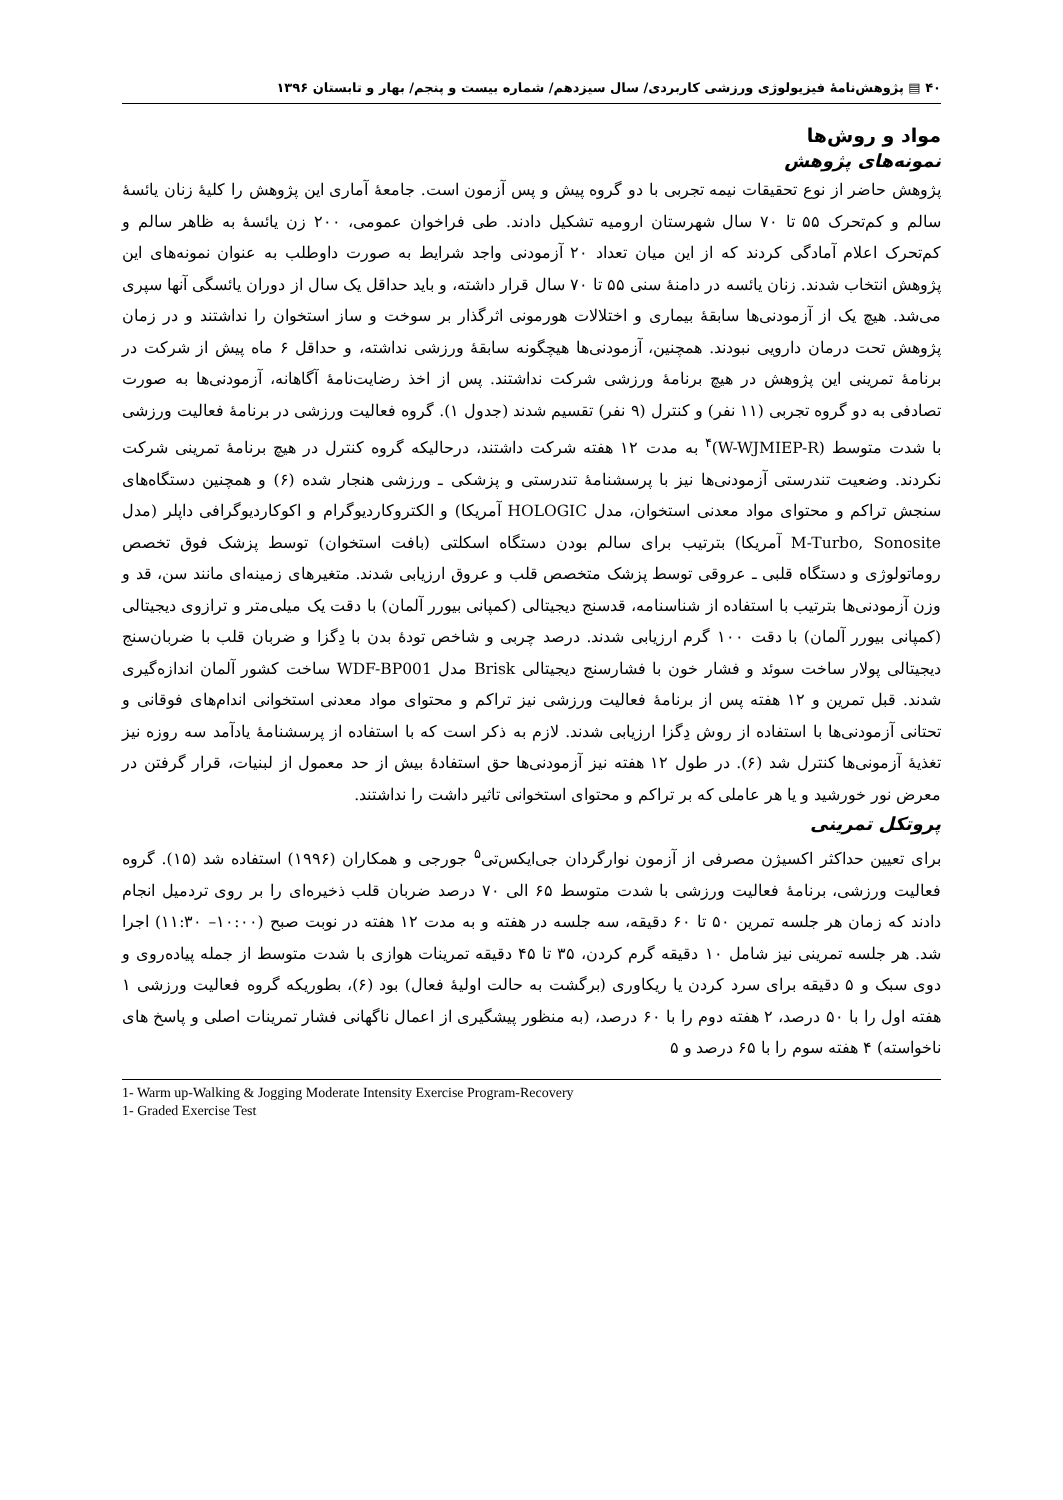۴۰ ▤ پژوهش‌نامهٔ فیزیولوژی ورزشی کاربردی/ سال سیزدهم/ شماره بیست و پنجم/ بهار و تابستان ۱۳۹۶
مواد و روش‌ها
نمونه‌های پژوهش
پژوهش حاضر از نوع تحقیقات نیمه تجربی با دو گروه پیش و پس آزمون است. جامعهٔ آماری این پژوهش را کلیهٔ زنان یائسهٔ سالم و کم‌تحرک ۵۵ تا ۷۰ سال شهرستان ارومیه تشکیل دادند. طی فراخوان عمومی، ۲۰۰ زن یائسهٔ به ظاهر سالم و کم‌تحرک اعلام آمادگی کردند که از این میان تعداد ۲۰ آزمودنی واجد شرایط به صورت داوطلب به عنوان نمونه‌های این پژوهش انتخاب شدند. زنان یائسه در دامنهٔ سنی ۵۵ تا ۷۰ سال قرار داشته، و باید حداقل یک سال از دوران یائسگی آنها سپری می‌شد. هیچ یک از آزمودنی‌ها سابقهٔ بیماری و اختلالات هورمونی اثرگذار بر سوخت و ساز استخوان را نداشتند و در زمان پژوهش تحت درمان دارویی نبودند. همچنین، آزمودنی‌ها هیچگونه سابقهٔ ورزشی نداشته، و حداقل ۶ ماه پیش از شرکت در برنامهٔ تمرینی این پژوهش در هیچ برنامهٔ ورزشی شرکت نداشتند. پس از اخذ رضایت‌نامهٔ آگاهانه، آزمودنی‌ها به صورت تصادفی به دو گروه تجربی (۱۱ نفر) و کنترل (۹ نفر) تقسیم شدند (جدول ۱). گروه فعالیت ورزشی در برنامهٔ فعالیت ورزشی با شدت متوسط (W-WJMIEP-R)<sup>۴</sup> به مدت ۱۲ هفته شرکت داشتند، درحالیکه گروه کنترل در هیچ برنامهٔ تمرینی شرکت نکردند. وضعیت تندرستی آزمودنی‌ها نیز با پرسشنامهٔ تندرستی و پزشکی ـ ورزشی هنجار شده (۶) و همچنین دستگاه‌های سنجش تراکم و محتوای مواد معدنی استخوان، مدل HOLOGIC آمریکا) و الکتروکاردیوگرام و اکوکاردیوگرافی داپلر (مدل M-Turbo, Sonosite آمریکا) بترتیب برای سالم بودن دستگاه اسکلتی (بافت استخوان) توسط پزشک فوق تخصص روماتولوژی و دستگاه قلبی ـ عروقی توسط پزشک متخصص قلب و عروق ارزیابی شدند. متغیرهای زمینه‌ای مانند سن، قد و وزن آزمودنی‌ها بترتیب با استفاده از شناسنامه، قدسنج دیجیتالی (کمپانی بیورر آلمان) با دقت یک میلی‌متر و ترازوی دیجیتالی (کمپانی بیورر آلمان) با دقت ۱۰۰ گرم ارزیابی شدند. درصد چربی و شاخص تودهٔ بدن با دِگزا و ضربان قلب با ضربان‌سنج دیجیتالی پولار ساخت سوئد و فشار خون با فشارسنج دیجیتالی Brisk مدل WDF-BP001 ساخت کشور آلمان اندازه‌گیری شدند. قبل تمرین و ۱۲ هفته پس از برنامهٔ فعالیت ورزشی نیز تراکم و محتوای مواد معدنی استخوانی اندام‌های فوقانی و تحتانی آزمودنی‌ها با استفاده از روش دِگزا ارزیابی شدند. لازم به ذکر است که با استفاده از پرسشنامهٔ یادآمد سه روزه نیز تغذیهٔ آزمونی‌ها کنترل شد (۶). در طول ۱۲ هفته نیز آزمودنی‌ها حق استفادهٔ بیش از حد معمول از لبنیات، قرار گرفتن در معرض نور خورشید و یا هر عاملی که بر تراکم و محتوای استخوانی تاثیر داشت را نداشتند.
پروتکل تمرینی
برای تعیین حداکثر اکسیژن مصرفی از آزمون نوارگردان جی‌ایکس‌تی<sup>۵</sup> جورجی و همکاران (۱۹۹۶) استفاده شد (۱۵). گروه فعالیت ورزشی، برنامهٔ فعالیت ورزشی با شدت متوسط ۶۵ الی ۷۰ درصد ضربان قلب ذخیره‌ای را بر روی تردمیل انجام دادند که زمان هر جلسه تمرین ۵۰ تا ۶۰ دقیقه، سه جلسه در هفته و به مدت ۱۲ هفته در نوبت صبح (۱۰:۰۰– ۱۱:۳۰) اجرا شد. هر جلسه تمرینی نیز شامل ۱۰ دقیقه گرم کردن، ۳۵ تا ۴۵ دقیقه تمرینات هوازی با شدت متوسط از جمله پیاده‌روی و دوی سبک و ۵ دقیقه برای سرد کردن یا ریکاوری (برگشت به حالت اولیهٔ فعال) بود (۶)، بطوریکه گروه فعالیت ورزشی ۱ هفته اول را با ۵۰ درصد، ۲ هفته دوم را با ۶۰ درصد، (به منظور پیشگیری از اعمال ناگهانی فشار تمرینات اصلی و پاسخ های ناخواسته) ۴ هفته سوم را با ۶۵ درصد و ۵
1- Warm up-Walking & Jogging Moderate Intensity Exercise Program-Recovery
1- Graded Exercise Test